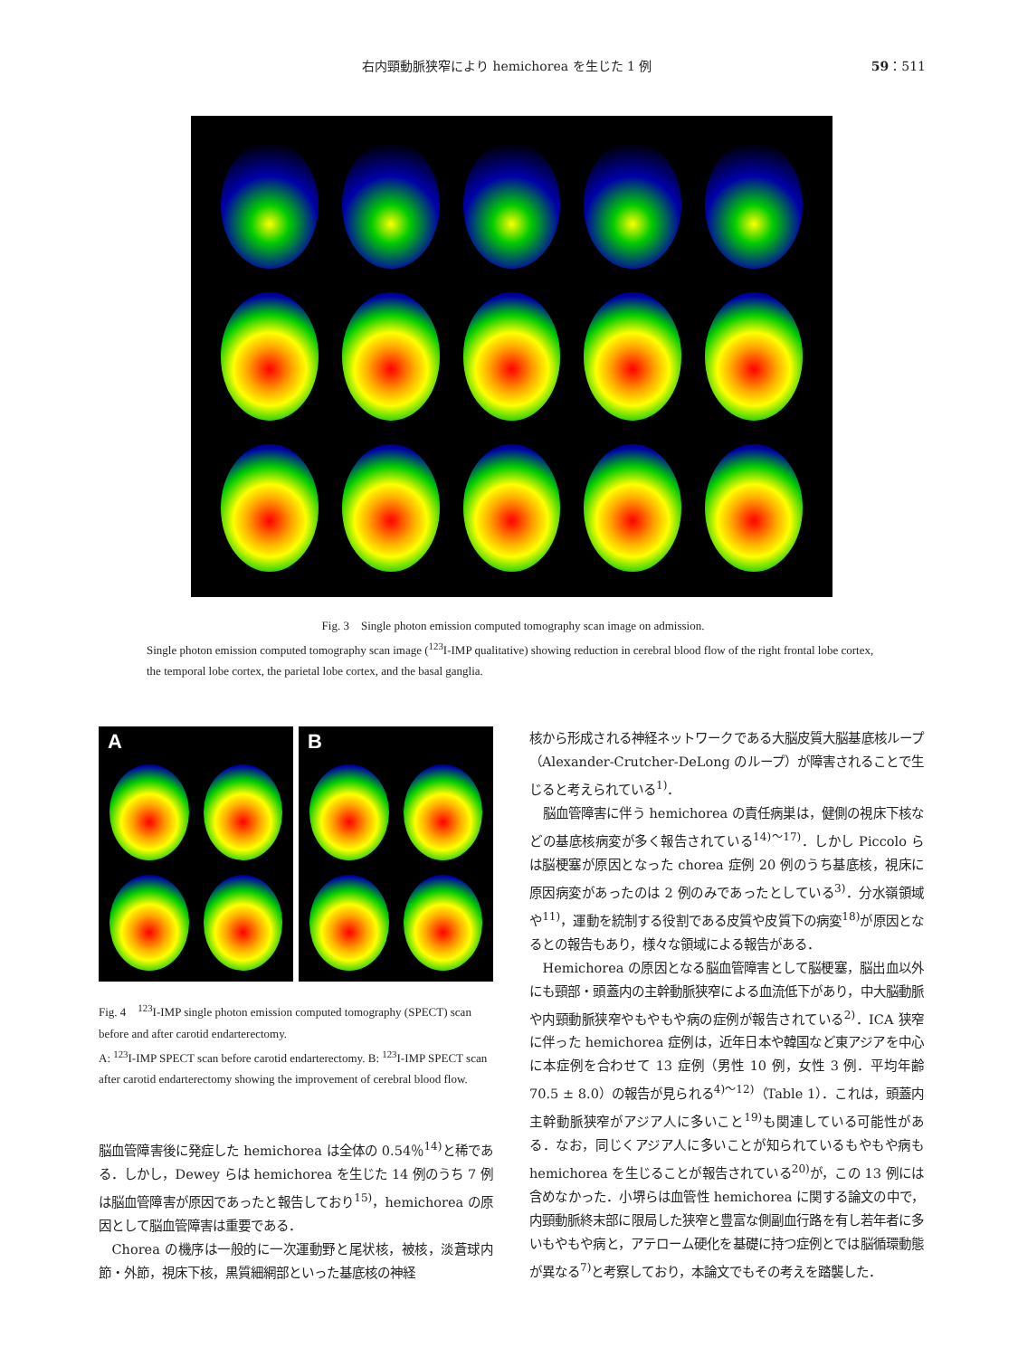右内頸動脈狭窄により hemichorea を生じた 1 例 59：511
Fig. 3　Single photon emission computed tomography scan image on admission.
Single photon emission computed tomography scan image (<sup>123</sup>I-IMP qualitative) showing reduction in cerebral blood flow of the right frontal lobe cortex, the temporal lobe cortex, the parietal lobe cortex, and the basal ganglia.
A B
Fig. 4　<sup>123</sup>I-IMP single photon emission computed tomography (SPECT) scan before and after carotid endarterectomy.
A: <sup>123</sup>I-IMP SPECT scan before carotid endarterectomy. B: <sup>123</sup>I-IMP SPECT scan after carotid endarterectomy showing the improvement of cerebral blood flow.
脳血管障害後に発症した hemichorea は全体の 0.54％<sup>14)</sup>と稀である．しかし，Dewey らは hemichorea を生じた 14 例のうち 7 例は脳血管障害が原因であったと報告しており<sup>15)</sup>，hemichorea の原因として脳血管障害は重要である．
Chorea の機序は一般的に一次運動野と尾状核，被核，淡蒼球内節・外節，視床下核，黒質細網部といった基底核の神経
核から形成される神経ネットワークである大脳皮質大脳基底核ループ（Alexander-Crutcher-DeLong のループ）が障害されることで生じると考えられている<sup>1)</sup>．
脳血管障害に伴う hemichorea の責任病巣は，健側の視床下核などの基底核病変が多く報告されている<sup>14)～17)</sup>．しかし Piccolo らは脳梗塞が原因となった chorea 症例 20 例のうち基底核，視床に原因病変があったのは 2 例のみであったとしている<sup>3)</sup>．分水嶺領域や<sup>11)</sup>，運動を統制する役割である皮質や皮質下の病変<sup>18)</sup>が原因となるとの報告もあり，様々な領域による報告がある．
Hemichorea の原因となる脳血管障害として脳梗塞，脳出血以外にも頸部・頭蓋内の主幹動脈狭窄による血流低下があり，中大脳動脈や内頸動脈狭窄やもやもや病の症例が報告されている<sup>2)</sup>．ICA 狭窄に伴った hemichorea 症例は，近年日本や韓国など東アジアを中心に本症例を合わせて 13 症例（男性 10 例，女性 3 例．平均年齢 70.5 ± 8.0）の報告が見られる<sup>4)～12)</sup>（Table 1）．これは，頭蓋内主幹動脈狭窄がアジア人に多いこと<sup>19)</sup>も関連している可能性がある．なお，同じくアジア人に多いことが知られているもやもや病も hemichorea を生じることが報告されている<sup>20)</sup>が，この 13 例には含めなかった．小堺らは血管性 hemichorea に関する論文の中で，内頸動脈終末部に限局した狭窄と豊富な側副血行路を有し若年者に多いもやもや病と，アテローム硬化を基礎に持つ症例とでは脳循環動態が異なる<sup>7)</sup>と考察しており，本論文でもその考えを踏襲した．